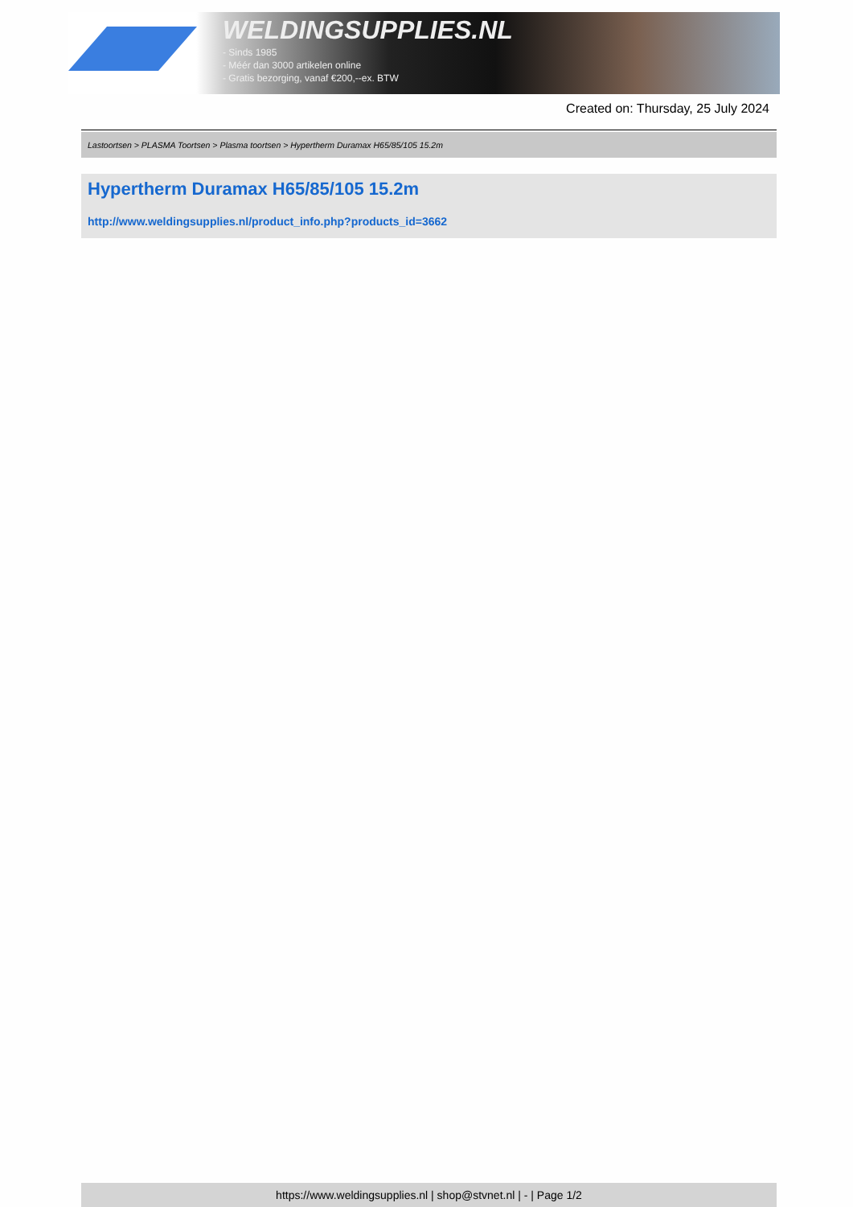WELDINGSUPPLIES.NL
- Sinds 1985
- Méér dan 3000 artikelen online
- Gratis bezorging, vanaf €200,--ex. BTW
Created on: Thursday, 25 July 2024
Lastoortsen > PLASMA Toortsen > Plasma toortsen > Hypertherm Duramax H65/85/105 15.2m
Hypertherm Duramax H65/85/105 15.2m
http://www.weldingsupplies.nl/product_info.php?products_id=3662
https://www.weldingsupplies.nl | shop@stvnet.nl | - | Page 1/2